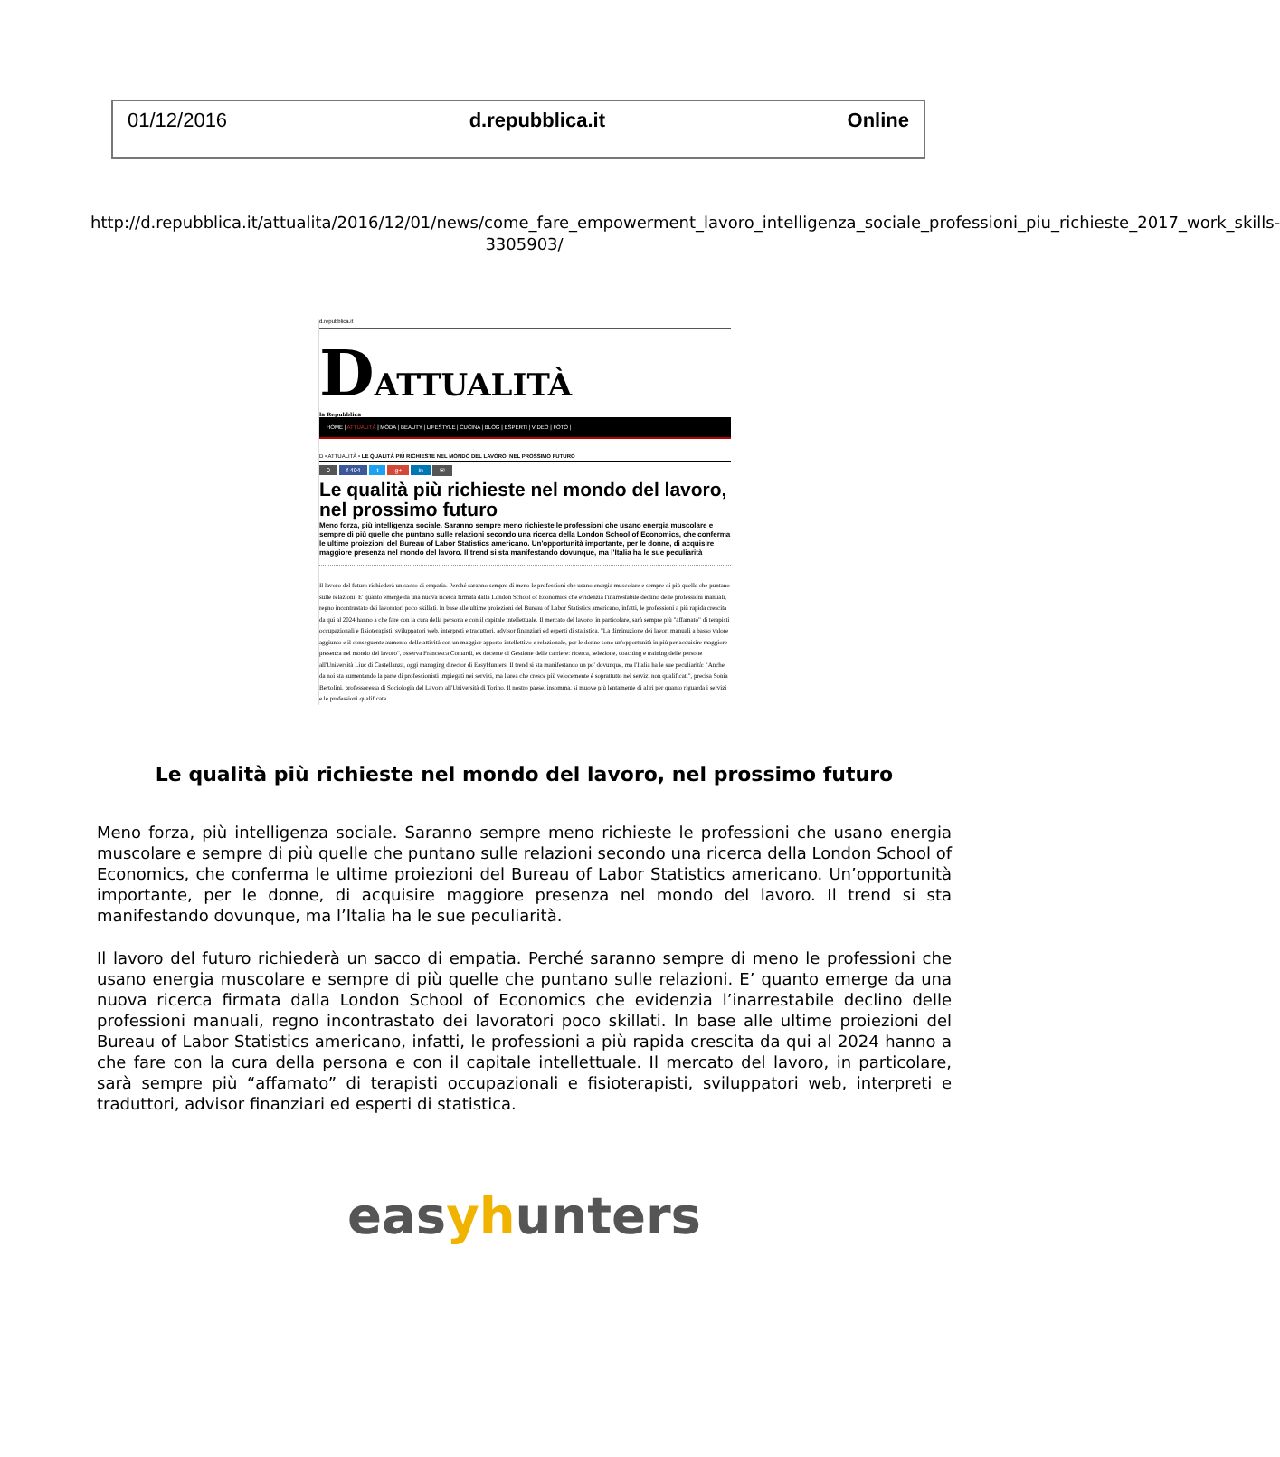01/12/2016 d.repubblica.it Online
http://d.repubblica.it/attualita/2016/12/01/news/come_fare_empowerment_lavoro_intelligenza_sociale_professioni_piu_richieste_2017_work_skills-3305903/
d.repubblica.it
DATTUALITÀ
la Repubblica
HOME | ATTUALITÀ | MODA | BEAUTY | LIFESTYLE | CUCINA | BLOG | ESPERTI | VIDEO | FOTO |
D • ATTUALITÀ • LE QUALITÀ PIÙ RICHIESTE NEL MONDO DEL LAVORO, NEL PROSSIMO FUTURO
0 f 404 t g+ in ✉
Le qualità più richieste nel mondo del lavoro, nel prossimo futuro
Meno forza, più intelligenza sociale. Saranno sempre meno richieste le professioni che usano energia muscolare e sempre di più quelle che puntano sulle relazioni secondo una ricerca della London School of Economics, che conferma le ultime proiezioni del Bureau of Labor Statistics americano. Un'opportunità importante, per le donne, di acquisire maggiore presenza nel mondo del lavoro. Il trend si sta manifestando dovunque, ma l'Italia ha le sue peculiarità
Il lavoro del futuro richiederà un sacco di empatia. Perché saranno sempre di meno le professioni che usano energia muscolare e sempre di più quelle che puntano sulle relazioni. E' quanto emerge da una nuova ricerca firmata dalla London School of Economics che evidenzia l'inarrestabile declino delle professioni manuali, regno incontrastato dei lavoratori poco skillati. In base alle ultime proiezioni del Bureau of Labor Statistics americano, infatti, le professioni a più rapida crescita da qui al 2024 hanno a che fare con la cura della persona e con il capitale intellettuale. Il mercato del lavoro, in particolare, sarà sempre più "affamato" di terapisti occupazionali e fisioterapisti, sviluppatori web, interpreti e traduttori, advisor finanziari ed esperti di statistica. "La diminuzione dei lavori manuali a basso valore aggiunto e il conseguente aumento delle attività con un maggior apporto intellettivo e relazionale, per le donne sono un'opportunità in più per acquisire maggiore presenza nel mondo del lavoro", osserva Francesca Contardi, ex docente di Gestione delle carriere: ricerca, selezione, coaching e training delle persone all'Università Liuc di Castellanza, oggi managing director di EasyHunters. Il trend si sta manifestando un po' dovunque, ma l'Italia ha le sue peculiarità: "Anche da noi sta aumentando la parte di professionisti impiegati nei servizi, ma l'area che cresce più velocemente è soprattutto nei servizi non qualificati", precisa Sonia Bertolini, professoressa di Sociologia del Lavoro all'Università di Torino. Il nostro paese, insomma, si muove più lentamente di altri per quanto riguarda i servizi e le professioni qualificate.
Le qualità più richieste nel mondo del lavoro, nel prossimo futuro
Meno forza, più intelligenza sociale. Saranno sempre meno richieste le professioni che usano energia muscolare e sempre di più quelle che puntano sulle relazioni secondo una ricerca della London School of Economics, che conferma le ultime proiezioni del Bureau of Labor Statistics americano. Un’opportunità importante, per le donne, di acquisire maggiore presenza nel mondo del lavoro. Il trend si sta manifestando dovunque, ma l’Italia ha le sue peculiarità.
Il lavoro del futuro richiederà un sacco di empatia. Perché saranno sempre di meno le professioni che usano energia muscolare e sempre di più quelle che puntano sulle relazioni. E’ quanto emerge da una nuova ricerca firmata dalla London School of Economics che evidenzia l’inarrestabile declino delle professioni manuali, regno incontrastato dei lavoratori poco skillati. In base alle ultime proiezioni del Bureau of Labor Statistics americano, infatti, le professioni a più rapida crescita da qui al 2024 hanno a che fare con la cura della persona e con il capitale intellettuale. Il mercato del lavoro, in particolare, sarà sempre più “affamato” di terapisti occupazionali e fisioterapisti, sviluppatori web, interpreti e traduttori, advisor finanziari ed esperti di statistica.
easyhunters